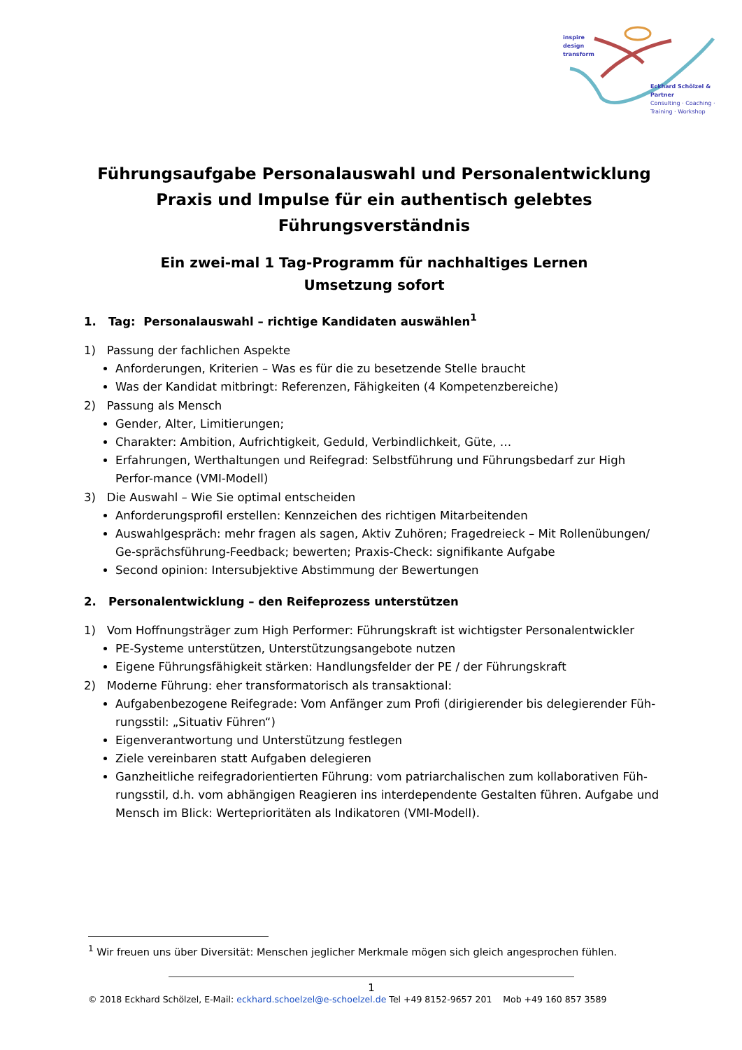inspire
design
transform
Eckhard Schölzel & Partner
Consulting · Coaching ·
Training · Workshop
Führungsaufgabe Personalauswahl und Personalentwicklung
Praxis und Impulse für ein authentisch gelebtes Führungsverständnis
Ein zwei-mal 1 Tag-Programm für nachhaltiges Lernen
Umsetzung sofort
1. Tag: Personalauswahl – richtige Kandidaten auswählen<sup>1</sup>
1) Passung der fachlichen Aspekte
Anforderungen, Kriterien – Was es für die zu besetzende Stelle braucht
Was der Kandidat mitbringt: Referenzen, Fähigkeiten (4 Kompetenzbereiche)
2) Passung als Mensch
Gender, Alter, Limitierungen;
Charakter: Ambition, Aufrichtigkeit, Geduld, Verbindlichkeit, Güte, …
Erfahrungen, Werthaltungen und Reifegrad: Selbstführung und Führungsbedarf zur High Perfor-mance (VMI-Modell)
3) Die Auswahl – Wie Sie optimal entscheiden
Anforderungsprofil erstellen: Kennzeichen des richtigen Mitarbeitenden
Auswahlgespräch: mehr fragen als sagen, Aktiv Zuhören; Fragedreieck – Mit Rollenübungen/ Ge-sprächsführung-Feedback; bewerten; Praxis-Check: signifikante Aufgabe
Second opinion: Intersubjektive Abstimmung der Bewertungen
2. Personalentwicklung – den Reifeprozess unterstützen
1) Vom Hoffnungsträger zum High Performer: Führungskraft ist wichtigster Personalentwickler
PE-Systeme unterstützen, Unterstützungsangebote nutzen
Eigene Führungsfähigkeit stärken: Handlungsfelder der PE / der Führungskraft
2) Moderne Führung: eher transformatorisch als transaktional:
Aufgabenbezogene Reifegrade: Vom Anfänger zum Profi (dirigierender bis delegierender Füh-rungsstil: „Situativ Führen“)
Eigenverantwortung und Unterstützung festlegen
Ziele vereinbaren statt Aufgaben delegieren
Ganzheitliche reifegradorientierten Führung: vom patriarchalischen zum kollaborativen Füh-rungsstil, d.h. vom abhängigen Reagieren ins interdependente Gestalten führen. Aufgabe und Mensch im Blick: Werteprioritäten als Indikatoren (VMI-Modell).
<sup>1</sup> Wir freuen uns über Diversität: Menschen jeglicher Merkmale mögen sich gleich angesprochen fühlen.
1
© 2018 Eckhard Schölzel, E-Mail: eckhard.schoelzel@e-schoelzel.de Tel +49 8152-9657 201 Mob +49 160 857 3589